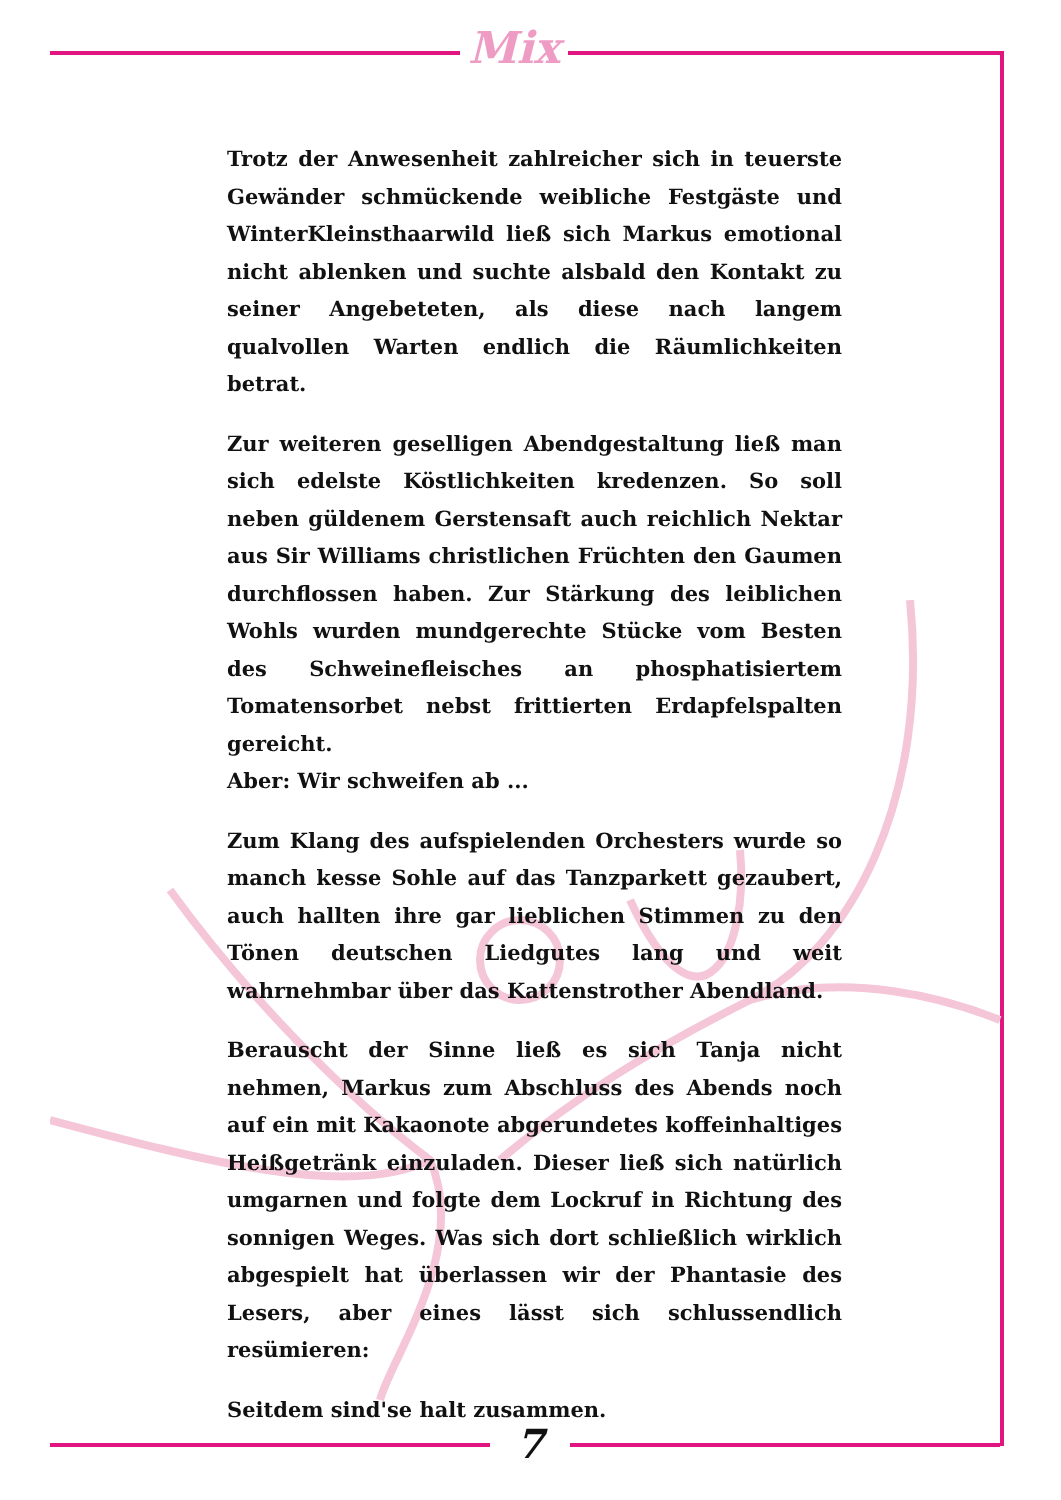Mix
Trotz der Anwesenheit zahlreicher sich in teuerste Gewänder schmückende weibliche Festgäste und WinterKleinsthaarwild ließ sich Markus emotional nicht ablenken und suchte alsbald den Kontakt zu seiner Angebeteten, als diese nach langem qualvollen Warten endlich die Räumlichkeiten betrat.
Zur weiteren geselligen Abendgestaltung ließ man sich edelste Köstlichkeiten kredenzen. So soll neben güldenem Gerstensaft auch reichlich Nektar aus Sir Williams christlichen Früchten den Gaumen durchflossen haben. Zur Stärkung des leiblichen Wohls wurden mundgerechte Stücke vom Besten des Schweinefleisches an phosphatisiertem Tomatensorbet nebst frittierten Erdapfelspalten gereicht.
Aber: Wir schweifen ab ...
Zum Klang des aufspielenden Orchesters wurde so manch kesse Sohle auf das Tanzparkett gezaubert, auch hallten ihre gar lieblichen Stimmen zu den Tönen deutschen Liedgutes lang und weit wahrnehmbar über das Kattenstrother Abendland.
Berauscht der Sinne ließ es sich Tanja nicht nehmen, Markus zum Abschluss des Abends noch auf ein mit Kakaonote abgerundetes koffeinhaltiges Heißgetränk einzuladen. Dieser ließ sich natürlich umgarnen und folgte dem Lockruf in Richtung des sonnigen Weges. Was sich dort schließlich wirklich abgespielt hat überlassen wir der Phantasie des Lesers, aber eines lässt sich schlussendlich resümieren:
Seitdem sind'se halt zusammen.
7